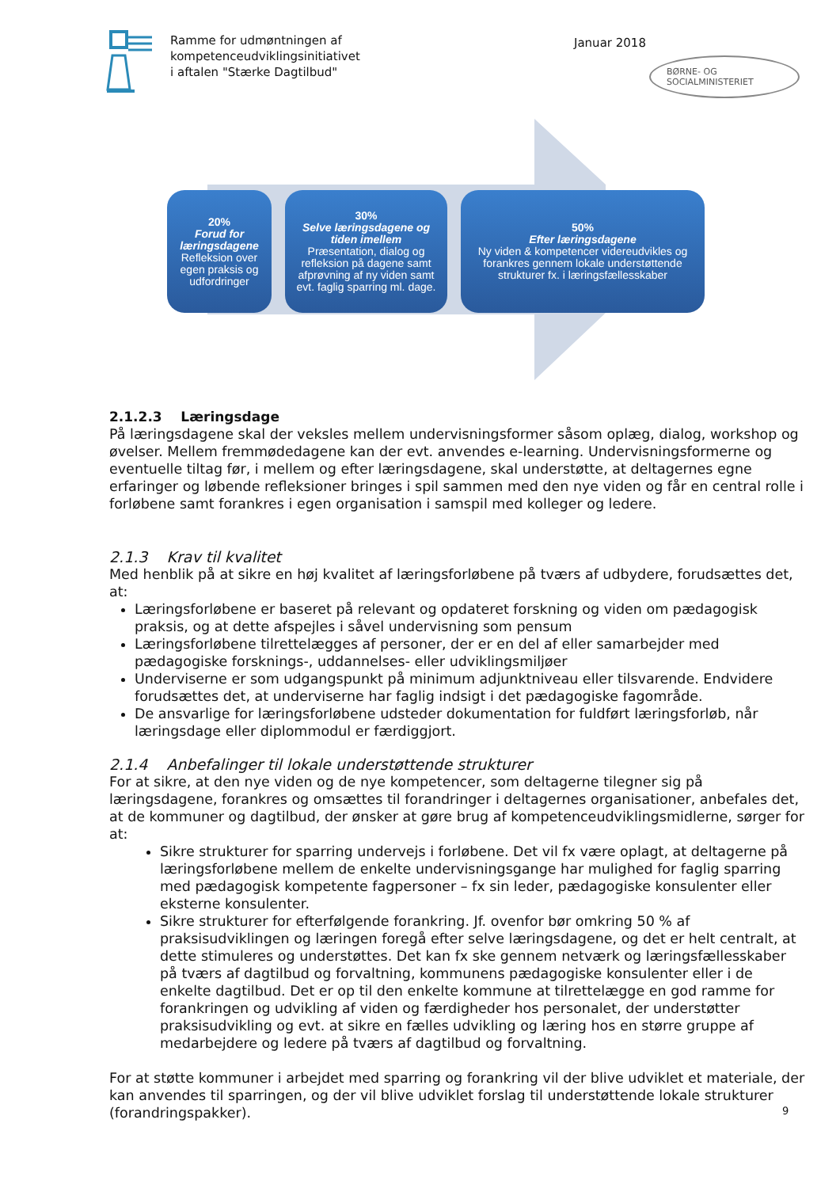Ramme for udmøntningen af
kompetenceudviklingsinitiativet
i aftalen "Stærke Dagtilbud"
Januar 2018
BØRNE- OG SOCIALMINISTERIET
20%
Forud for læringsdagene
Refleksion over egen praksis og udfordringer
30%
Selve læringsdagene og tiden imellem
Præsentation, dialog og refleksion på dagene samt afprøvning af ny viden samt evt. faglig sparring ml. dage.
50%
Efter læringsdagene
Ny viden & kompetencer videreudvikles og forankres gennem lokale understøttende strukturer fx. i læringsfællesskaber
2.1.2.3 Læringsdage
På læringsdagene skal der veksles mellem undervisningsformer såsom oplæg, dialog, workshop og øvelser. Mellem fremmødedagene kan der evt. anvendes e-learning. Undervisningsformerne og eventuelle tiltag før, i mellem og efter læringsdagene, skal understøtte, at deltagernes egne erfaringer og løbende refleksioner bringes i spil sammen med den nye viden og får en central rolle i forløbene samt forankres i egen organisation i samspil med kolleger og ledere.
2.1.3 Krav til kvalitet
Med henblik på at sikre en høj kvalitet af læringsforløbene på tværs af udbydere, forudsættes det, at:
Læringsforløbene er baseret på relevant og opdateret forskning og viden om pædagogisk praksis, og at dette afspejles i såvel undervisning som pensum
Læringsforløbene tilrettelægges af personer, der er en del af eller samarbejder med pædagogiske forsknings-, uddannelses- eller udviklingsmiljøer
Underviserne er som udgangspunkt på minimum adjunktniveau eller tilsvarende. Endvidere forudsættes det, at underviserne har faglig indsigt i det pædagogiske fagområde.
De ansvarlige for læringsforløbene udsteder dokumentation for fuldført læringsforløb, når læringsdage eller diplommodul er færdiggjort.
2.1.4 Anbefalinger til lokale understøttende strukturer
For at sikre, at den nye viden og de nye kompetencer, som deltagerne tilegner sig på læringsdagene, forankres og omsættes til forandringer i deltagernes organisationer, anbefales det, at de kommuner og dagtilbud, der ønsker at gøre brug af kompetenceudviklingsmidlerne, sørger for at:
Sikre strukturer for sparring undervejs i forløbene. Det vil fx være oplagt, at deltagerne på læringsforløbene mellem de enkelte undervisningsgange har mulighed for faglig sparring med pædagogisk kompetente fagpersoner – fx sin leder, pædagogiske konsulenter eller eksterne konsulenter.
Sikre strukturer for efterfølgende forankring. Jf. ovenfor bør omkring 50 % af praksisudviklingen og læringen foregå efter selve læringsdagene, og det er helt centralt, at dette stimuleres og understøttes. Det kan fx ske gennem netværk og læringsfællesskaber på tværs af dagtilbud og forvaltning, kommunens pædagogiske konsulenter eller i de enkelte dagtilbud. Det er op til den enkelte kommune at tilrettelægge en god ramme for forankringen og udvikling af viden og færdigheder hos personalet, der understøtter praksisudvikling og evt. at sikre en fælles udvikling og læring hos en større gruppe af medarbejdere og ledere på tværs af dagtilbud og forvaltning.
For at støtte kommuner i arbejdet med sparring og forankring vil der blive udviklet et materiale, der kan anvendes til sparringen, og der vil blive udviklet forslag til understøttende lokale strukturer (forandringspakker).
9